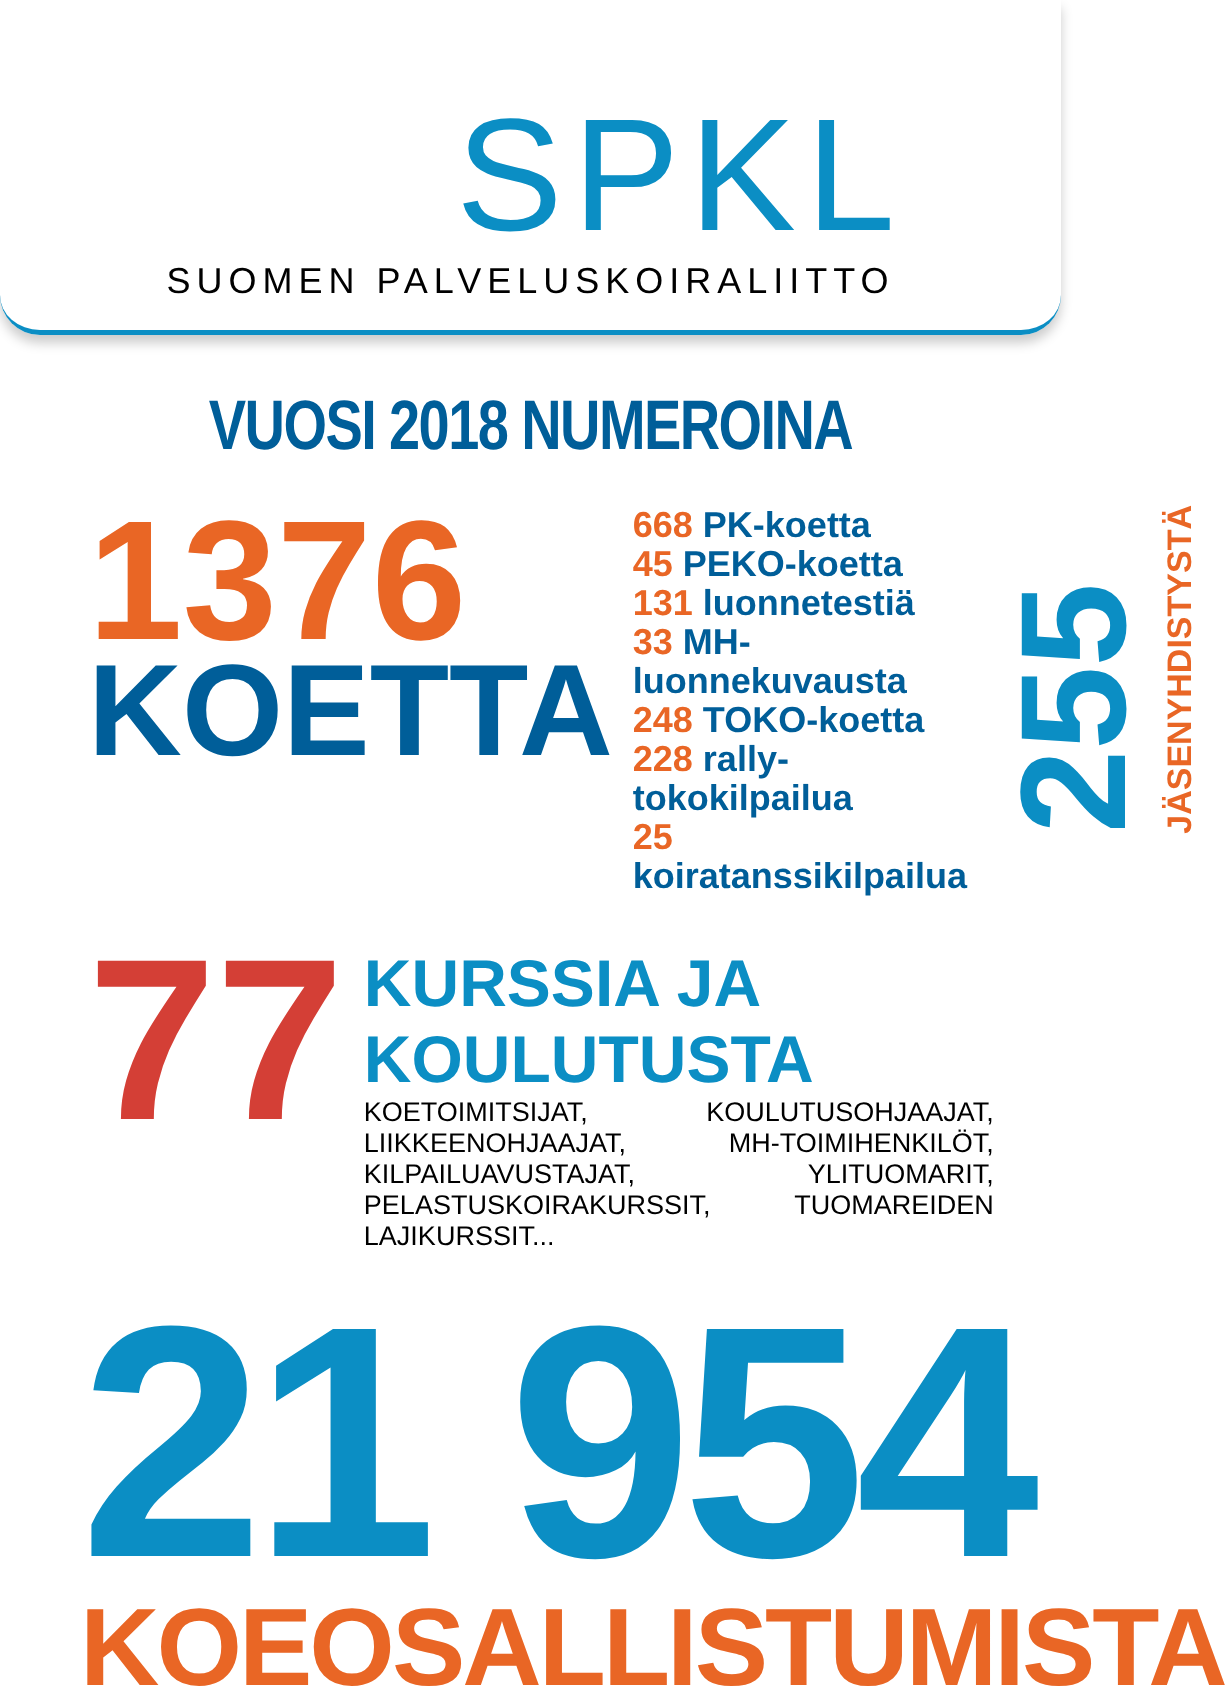SPKL
SUOMEN PALVELUSKOIRALIITTO
VUOSI 2018 NUMEROINA
1376
KOETTA
668 PK-koetta
45 PEKO-koetta
131 luonnetestiä
33 MH-luonnekuvausta
248 TOKO-koetta
228 rally-tokokilpailua
25 koiratanssikilpailua
255
JÄSENYHDISTYSTÄ
77
KURSSIA JA KOULUTUSTA
KOETOIMITSIJAT, KOULUTUSOHJAAJAT, LIIKKEENOHJAAJAT, MH-TOIMIHENKILÖT, KILPAILUAVUSTAJAT, YLITUOMARIT, PELASTUSKOIRAKURSSIT, TUOMAREIDEN LAJIKURSSIT...
21 954
KOEOSALLISTUMISTA